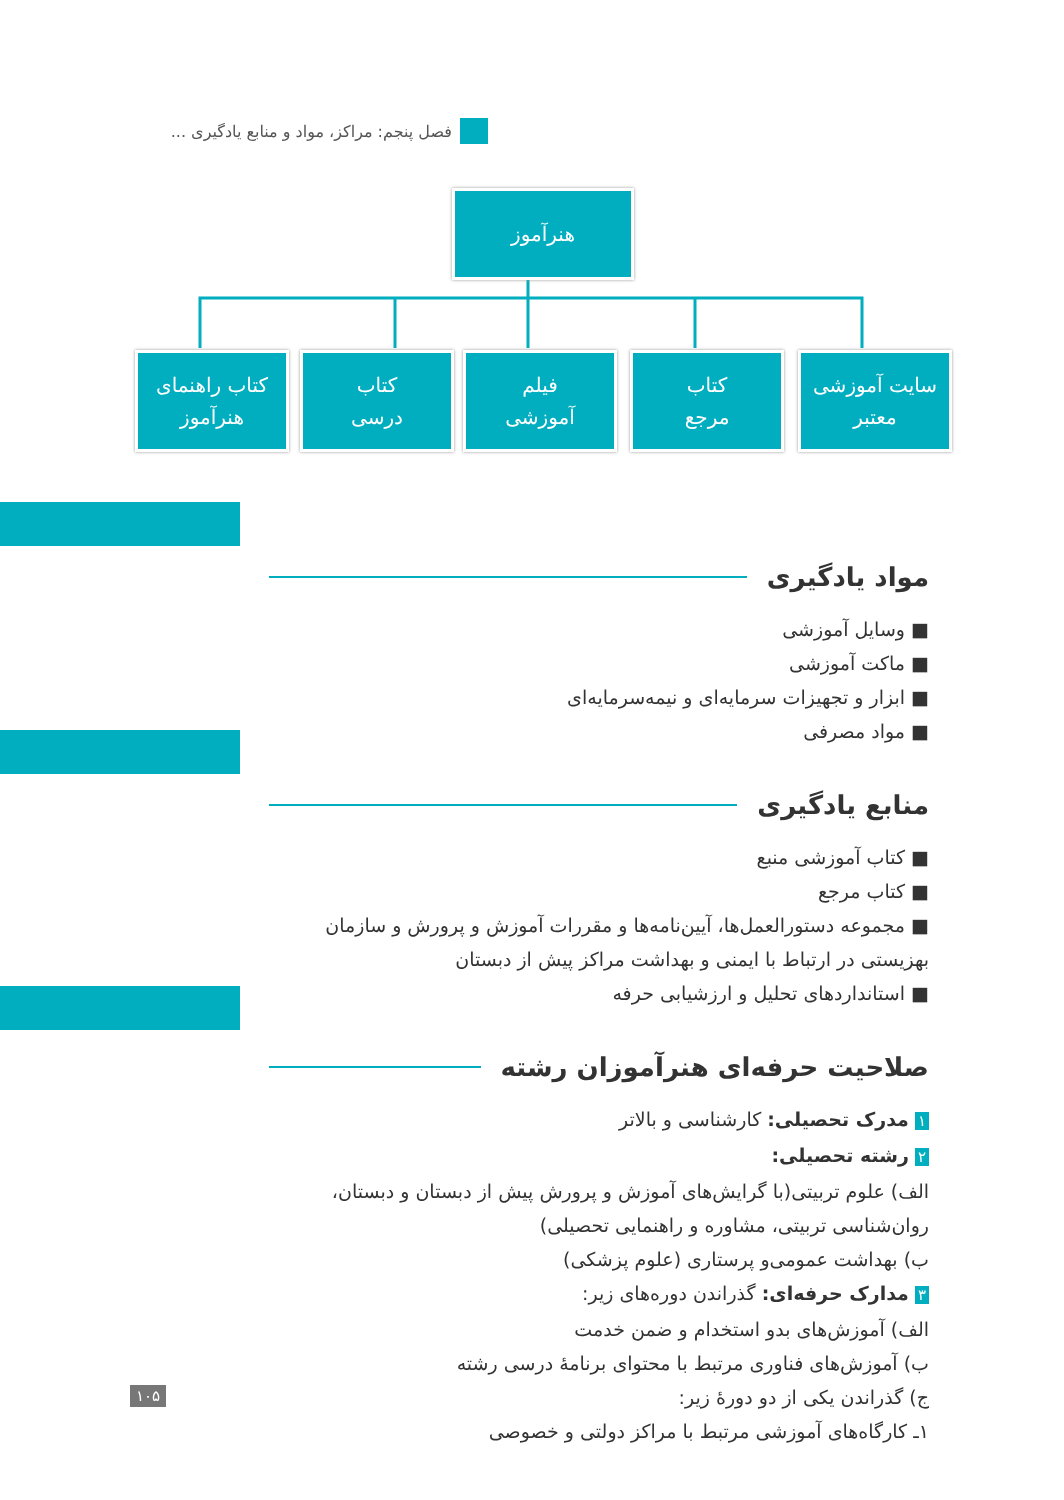فصل پنجم: مراکز، مواد و منابع یادگیری ...
هنرآموز
سایت آموزشی
معتبر
کتاب
مرجع
فیلم
آموزشی
کتاب
درسی
کتاب راهنمای
هنرآموز
مواد یادگیری
■ وسایل آموزشی
■ ماکت آموزشی
■ ابزار و تجهیزات سرمایه‌ای و نیمه‌سرمایه‌ای
■ مواد مصرفی
منابع یادگیری
■ کتاب آموزشی منبع
■ کتاب مرجع
■ مجموعه دستورالعمل‌ها، آیین‌نامه‌ها و مقررات آموزش و پرورش و سازمان بهزیستی در ارتباط با ایمنی و بهداشت مراکز پیش از دبستان
■ استانداردهای تحلیل و ارزشیابی حرفه
صلاحیت حرفه‌ای هنرآموزان رشته
۱ مدرک تحصیلی: کارشناسی و بالاتر
۲ رشته تحصیلی:
الف) علوم تربیتی(با گرایش‌های آموزش و پرورش پیش از دبستان و دبستان، روان‌شناسی تربیتی، مشاوره و راهنمایی تحصیلی)
ب) بهداشت عمومی‌و پرستاری (علوم پزشکی)
۳ مدارک حرفه‌ای: گذراندن دوره‌های زیر:
الف) آموزش‌های بدو استخدام و ضمن خدمت
ب) آموزش‌های فناوری مرتبط با محتوای برنامهٔ درسی رشته
ج) گذراندن یکی از دو دورهٔ زیر:
۱ـ کارگاه‌های آموزشی مرتبط با مراکز دولتی و خصوصی
۱۰۵